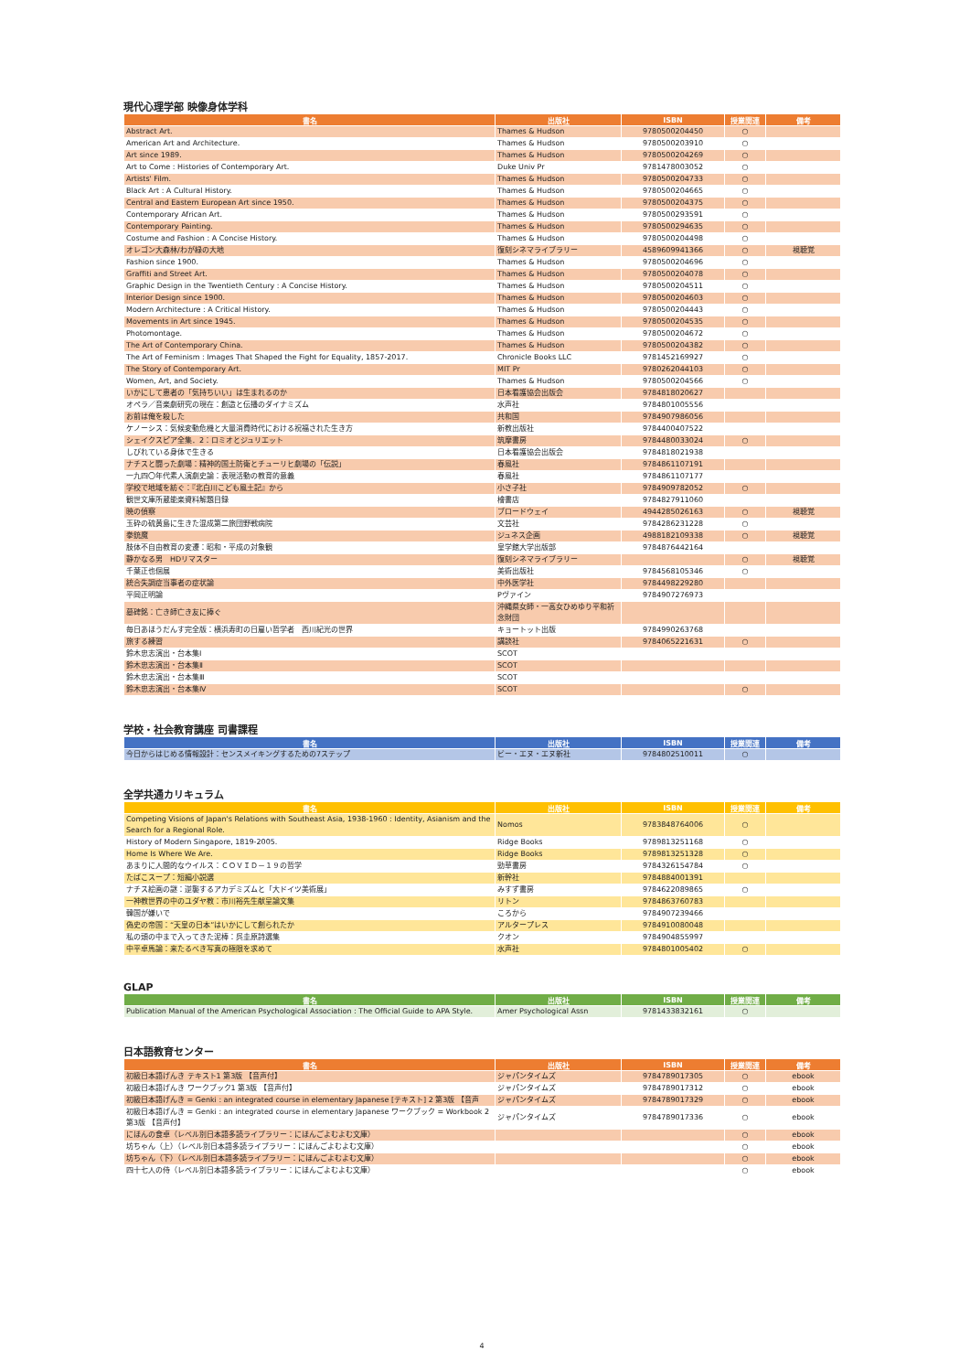現代心理学部 映像身体学科
| 書名 | 出版社 | ISBN | 授業関連 | 備考 |
| --- | --- | --- | --- | --- |
| Abstract Art. | Thames & Hudson | 9780500204450 | ○ | |
| American Art and Architecture. | Thames & Hudson | 9780500203910 | ○ | |
| Art since 1989. | Thames & Hudson | 9780500204269 | ○ | |
| Art to Come : Histories of Contemporary Art. | Duke Univ Pr | 9781478003052 | ○ | |
| Artists' Film. | Thames & Hudson | 9780500204733 | ○ | |
| Black Art : A Cultural History. | Thames & Hudson | 9780500204665 | ○ | |
| Central and Eastern European Art since 1950. | Thames & Hudson | 9780500204375 | ○ | |
| Contemporary African Art. | Thames & Hudson | 9780500293591 | ○ | |
| Contemporary Painting. | Thames & Hudson | 9780500294635 | ○ | |
| Costume and Fashion : A Concise History. | Thames & Hudson | 9780500204498 | ○ | |
| オレゴン大森林/わが緑の大地 | 復刻シネマライブラリー | 4589609941366 | ○ | 視聴覚 |
| Fashion since 1900. | Thames & Hudson | 9780500204696 | ○ | |
| Graffiti and Street Art. | Thames & Hudson | 9780500204078 | ○ | |
| Graphic Design in the Twentieth Century : A Concise History. | Thames & Hudson | 9780500204511 | ○ | |
| Interior Design since 1900. | Thames & Hudson | 9780500204603 | ○ | |
| Modern Architecture : A Critical History. | Thames & Hudson | 9780500204443 | ○ | |
| Movements in Art since 1945. | Thames & Hudson | 9780500204535 | ○ | |
| Photomontage. | Thames & Hudson | 9780500204672 | ○ | |
| The Art of Contemporary China. | Thames & Hudson | 9780500204382 | ○ | |
| The Art of Feminism : Images That Shaped the Fight for Equality, 1857-2017. | Chronicle Books LLC | 9781452169927 | ○ | |
| The Story of Contemporary Art. | MIT Pr | 9780262044103 | ○ | |
| Women, Art, and Society. | Thames & Hudson | 9780500204566 | ○ | |
| いかにして患者の「気持ちいい」は生まれるのか | 日本看護協会出版会 | 9784818020627 | | |
| オペラ／音楽劇研究の現在：創造と伝播のダイナミズム | 水声社 | 9784801005556 | | |
| お前は俺を殺した | 共和国 | 9784907986056 | | |
| ケノーシス：気候変動危機と大量消費時代における祝福された生き方 | 新教出版社 | 9784400407522 | | |
| シェイクスピア全集．2：ロミオとジュリエット | 筑摩書房 | 9784480033024 | ○ | |
| しびれている身体で生きる | 日本看護協会出版会 | 9784818021938 | | |
| ナチスと闘った劇場：精神的国土防衛とチューリヒ劇場の「伝説」 | 春風社 | 9784861107191 | | |
| 一九四〇年代素人演劇史論：表現活動の教育的意義 | 春風社 | 9784861107177 | | |
| 学校で地域を紡ぐ：『北白川こども風土記』から | 小さ子社 | 9784909782052 | ○ | |
| 観世文庫所蔵能楽資料解題目録 | 檜書店 | 9784827911060 | | |
| 暁の偵察 | ブロードウェイ | 4944285026163 | ○ | 視聴覚 |
| 玉砕の硫黄島に生きた混成第二旅団野戦病院 | 文芸社 | 9784286231228 | ○ | |
| 拳銃魔 | ジュネス企画 | 4988182109338 | ○ | 視聴覚 |
| 肢体不自由教育の変遷：昭和・平成の対象観 | 皇学館大学出版部 | 9784876442164 | | |
| 静かなる男 HDリマスター | 復刻シネマライブラリー | | ○ | 視聴覚 |
| 千葉正也個展 | 美術出版社 | 9784568105346 | ○ | |
| 統合失調症当事者の症状論 | 中外医学社 | 9784498229280 | | |
| 平岡正明論 | Pヴァイン | 9784907276973 | | |
| 墓碑銘：亡き師亡き友に捧ぐ | 沖縄県女師・一高女ひめゆり平和祈念財団 | | | |
| 毎日あほうだんす完全版：横浜寿町の日雇い哲学者 西川紀光の世界 | キョートット出版 | 9784990263768 | | |
| 旅する練習 | 講談社 | 9784065221631 | ○ | |
| 鈴木忠志演出・台本集Ⅰ | SCOT | | | |
| 鈴木忠志演出・台本集Ⅱ | SCOT | | | |
| 鈴木忠志演出・台本集Ⅲ | SCOT | | | |
| 鈴木忠志演出・台本集Ⅳ | SCOT | | ○ | |
学校・社会教育講座 司書課程
| 書名 | 出版社 | ISBN | 授業関連 | 備考 |
| --- | --- | --- | --- | --- |
| 今日からはじめる情報設計：センスメイキングするための7ステップ | ビー・エヌ・エヌ新社 | 9784802510011 | ○ | |
全学共通カリキュラム
| 書名 | 出版社 | ISBN | 授業関連 | 備考 |
| --- | --- | --- | --- | --- |
| Competing Visions of Japan's Relations with Southeast Asia, 1938-1960 : Identity, Asianism and the Search for a Regional Role. | Nomos | 9783848764006 | ○ | |
| History of Modern Singapore, 1819-2005. | Ridge Books | 9789813251168 | ○ | |
| Home Is Where We Are. | Ridge Books | 9789813251328 | ○ | |
| あまりに人間的なウイルス：ＣＯＶＩＤ－１９の哲学 | 勁草書房 | 9784326154784 | ○ | |
| たばこスープ：短編小説選 | 新幹社 | 9784884001391 | | |
| ナチス絵画の謎：逆襲するアカデミズムと「大ドイツ美術展」 | みすず書房 | 9784622089865 | ○ | |
| 一神教世界の中のユダヤ教：市川裕先生献呈論文集 | リトン | 9784863760783 | | |
| 韓国が嫌いで | ころから | 9784907239466 | | |
| 偽史の帝国：“天皇の日本”はいかにして創られたか | アルタープレス | 9784910080048 | | |
| 私の頭の中まで入ってきた泥棒：呉圭原詩選集 | クオン | 9784904855997 | | |
| 中平卓馬論：来たるべき写真の極限を求めて | 水声社 | 9784801005402 | ○ | |
GLAP
| 書名 | 出版社 | ISBN | 授業関連 | 備考 |
| --- | --- | --- | --- | --- |
| Publication Manual of the American Psychological Association : The Official Guide to APA Style. | Amer Psychological Assn | 9781433832161 | ○ | |
日本語教育センター
| 書名 | 出版社 | ISBN | 授業関連 | 備考 |
| --- | --- | --- | --- | --- |
| 初級日本語げんき テキスト1 第3版 【音声付】 | ジャパンタイムズ | 9784789017305 | ○ | ebook |
| 初級日本語げんき ワークブック1 第3版 【音声付】 | ジャパンタイムズ | 9784789017312 | ○ | ebook |
| 初級日本語げんき = Genki : an integrated course in elementary Japanese [テキスト] 2 第3版 【音声 | ジャパンタイムズ | 9784789017329 | ○ | ebook |
| 初級日本語げんき = Genki : an integrated course in elementary Japanese ワークブック = Workbook 2 第3版 【音声付】 | ジャパンタイムズ | 9784789017336 | ○ | ebook |
| にほんの食卓（レベル別日本語多読ライブラリー：にほんごよむよむ文庫） | | | ○ | ebook |
| 坊ちゃん（上）（レベル別日本語多読ライブラリー：にほんごよむよむ文庫） | | | ○ | ebook |
| 坊ちゃん（下）（レベル別日本語多読ライブラリー：にほんごよむよむ文庫） | | | ○ | ebook |
| 四十七人の侍（レベル別日本語多読ライブラリー：にほんごよむよむ文庫） | | | ○ | ebook |
4